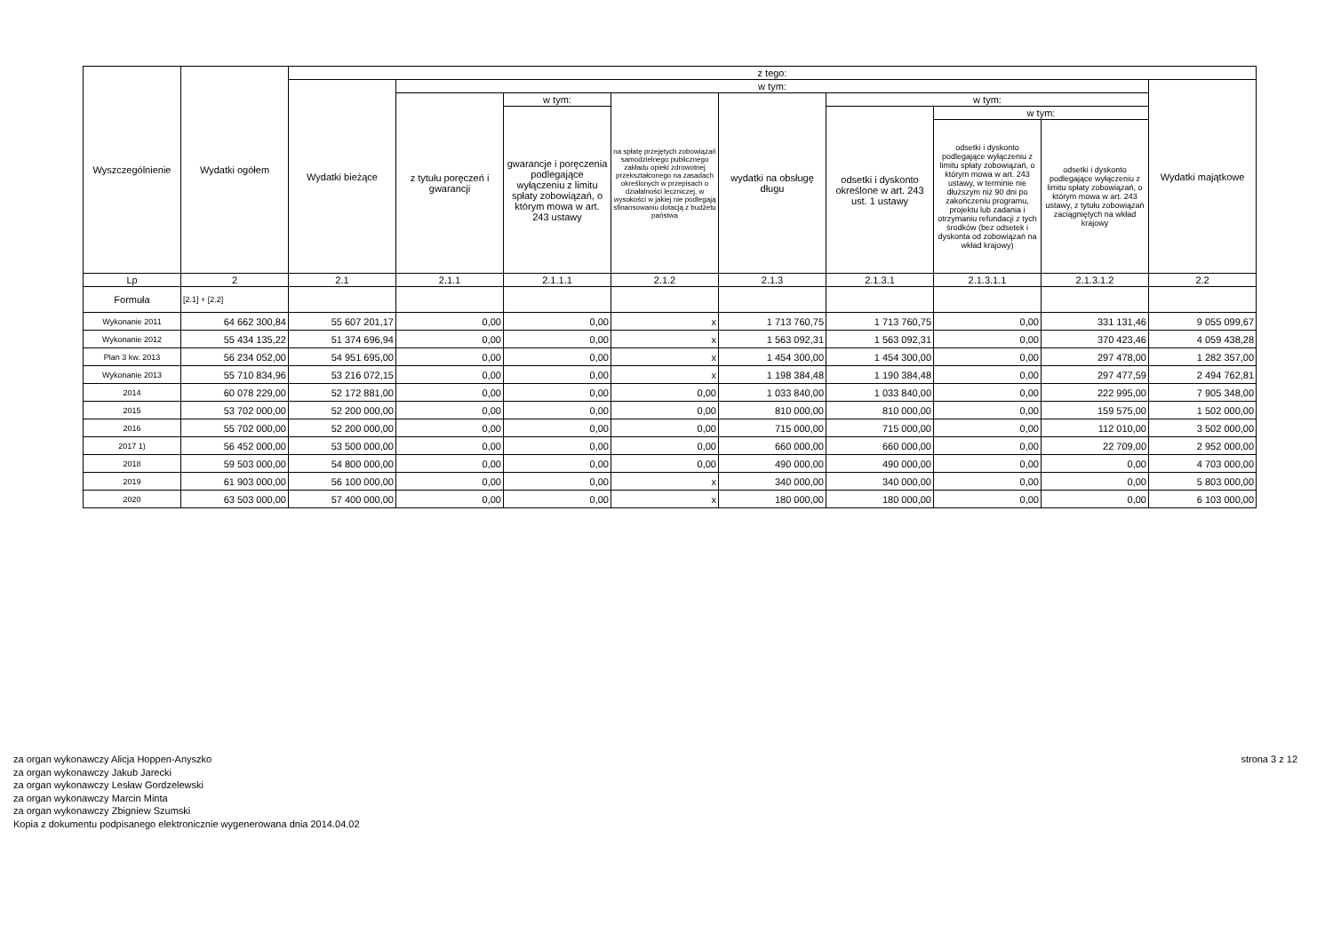| Wyszczególnienie | Wydatki ogółem | z tego: | | | | | | | | |
| --- | --- | --- | --- | --- | --- | --- | --- | --- | --- | --- |
| | | Wydatki bieżące | w tym: | | | | | | | Wydatki majątkowe |
| | | | z tytułu poręczeń i gwarancji | w tym: | na spłatę przejętych zobowiązań samodzielnego publicznego zakładu opieki zdrowotnej przekształconego na zasadach określonych w przepisach o działalności leczniczej, w wysokości w jakiej nie podlegają sfinansowaniu dotacją z budżetu państwa | wydatki na obsługę długu | w tym: | | | |
| | | | | gwarancje i poręczenia podlegające wyłączeniu z limitu spłaty zobowiązań, o którym mowa w art. 243 ustawy | | | odsetki i dyskonto określone w art. 243 ust. 1 ustawy | w tym: | | |
| | | | | | | | | odsetki i dyskonto podlegające wyłączeniu z limitu spłaty zobowiązań, o którym mowa w art. 243 ustawy, w terminie nie dłuższym niż 90 dni po zakończeniu programu, projektu lub zadania i otrzymaniu refundacji z tych środków (bez odsetek i dyskonta od zobowiązań na wkład krajowy) | odsetki i dyskonto podlegające wyłączeniu z limitu spłaty zobowiązań, o którym mowa w art. 243 ustawy, z tytułu zobowiązań zaciągniętych na wkład krajowy | |
| Lp | 2 | 2.1 | 2.1.1 | 2.1.1.1 | 2.1.2 | 2.1.3 | 2.1.3.1 | 2.1.3.1.1 | 2.1.3.1.2 | 2.2 |
| Formuła | [2.1] + [2.2] | | | | | | | | | |
| Wykonanie 2011 | 64 662 300,84 | 55 607 201,17 | 0,00 | 0,00 | x | 1 713 760,75 | 1 713 760,75 | 0,00 | 331 131,46 | 9 055 099,67 |
| Wykonanie 2012 | 55 434 135,22 | 51 374 696,94 | 0,00 | 0,00 | x | 1 563 092,31 | 1 563 092,31 | 0,00 | 370 423,46 | 4 059 438,28 |
| Plan 3 kw. 2013 | 56 234 052,00 | 54 951 695,00 | 0,00 | 0,00 | x | 1 454 300,00 | 1 454 300,00 | 0,00 | 297 478,00 | 1 282 357,00 |
| Wykonanie 2013 | 55 710 834,96 | 53 216 072,15 | 0,00 | 0,00 | x | 1 198 384,48 | 1 190 384,48 | 0,00 | 297 477,59 | 2 494 762,81 |
| 2014 | 60 078 229,00 | 52 172 881,00 | 0,00 | 0,00 | 0,00 | 1 033 840,00 | 1 033 840,00 | 0,00 | 222 995,00 | 7 905 348,00 |
| 2015 | 53 702 000,00 | 52 200 000,00 | 0,00 | 0,00 | 0,00 | 810 000,00 | 810 000,00 | 0,00 | 159 575,00 | 1 502 000,00 |
| 2016 | 55 702 000,00 | 52 200 000,00 | 0,00 | 0,00 | 0,00 | 715 000,00 | 715 000,00 | 0,00 | 112 010,00 | 3 502 000,00 |
| 2017 1) | 56 452 000,00 | 53 500 000,00 | 0,00 | 0,00 | 0,00 | 660 000,00 | 660 000,00 | 0,00 | 22 709,00 | 2 952 000,00 |
| 2018 | 59 503 000,00 | 54 800 000,00 | 0,00 | 0,00 | 0,00 | 490 000,00 | 490 000,00 | 0,00 | 0,00 | 4 703 000,00 |
| 2019 | 61 903 000,00 | 56 100 000,00 | 0,00 | 0,00 | x | 340 000,00 | 340 000,00 | 0,00 | 0,00 | 5 803 000,00 |
| 2020 | 63 503 000,00 | 57 400 000,00 | 0,00 | 0,00 | x | 180 000,00 | 180 000,00 | 0,00 | 0,00 | 6 103 000,00 |
za organ wykonawczy Alicja Hoppen-Anyszko
za organ wykonawczy Jakub Jarecki
za organ wykonawczy Lesław Gordzelewski
za organ wykonawczy Marcin Minta
za organ wykonawczy Zbigniew Szumski
Kopia z dokumentu podpisanego elektronicznie wygenerowana dnia 2014.04.02
strona 3 z 12